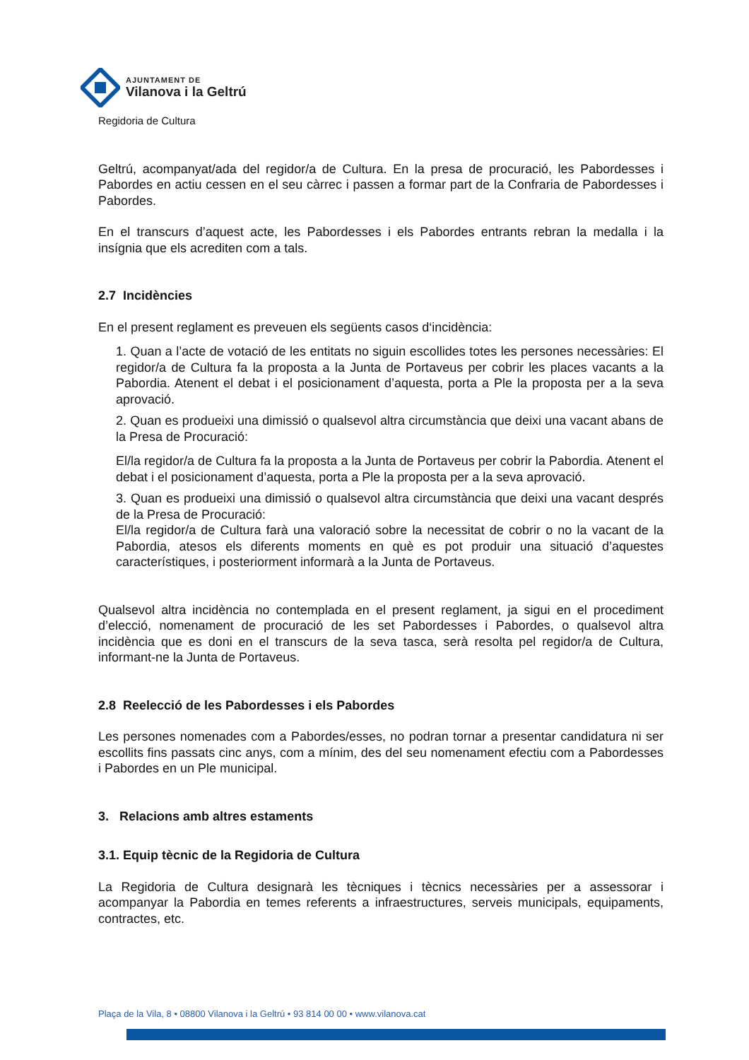AJUNTAMENT DE
Vilanova i la Geltrú
Regidoria de Cultura
Geltrú, acompanyat/ada del regidor/a de Cultura. En la presa de procuració, les Pabordesses i Pabordes en actiu cessen en el seu càrrec i passen a formar part de la Confraria de Pabordesses i Pabordes.
En el transcurs d’aquest acte, les Pabordesses i els Pabordes entrants rebran la medalla i la insígnia que els acrediten com a tals.
2.7 Incidències
En el present reglament es preveuen els següents casos d‘incidència:
1. Quan a l’acte de votació de les entitats no siguin escollides totes les persones necessàries: El regidor/a de Cultura fa la proposta a la Junta de Portaveus per cobrir les places vacants a la Pabordia. Atenent el debat i el posicionament d’aquesta, porta a Ple la proposta per a la seva aprovació.
2. Quan es produeixi una dimissió o qualsevol altra circumstància que deixi una vacant abans de la Presa de Procuració:
El/la regidor/a de Cultura fa la proposta a la Junta de Portaveus per cobrir la Pabordia. Atenent el debat i el posicionament d’aquesta, porta a Ple la proposta per a la seva aprovació.
3. Quan es produeixi una dimissió o qualsevol altra circumstància que deixi una vacant després de la Presa de Procuració:
El/la regidor/a de Cultura farà una valoració sobre la necessitat de cobrir o no la vacant de la Pabordia, atesos els diferents moments en què es pot produir una situació d’aquestes característiques, i posteriorment informarà a la Junta de Portaveus.
Qualsevol altra incidència no contemplada en el present reglament, ja sigui en el procediment d’elecció, nomenament de procuració de les set Pabordesses i Pabordes, o qualsevol altra incidència que es doni en el transcurs de la seva tasca, serà resolta pel regidor/a de Cultura, informant-ne la Junta de Portaveus.
2.8 Reelecció de les Pabordesses i els Pabordes
Les persones nomenades com a Pabordes/esses, no podran tornar a presentar candidatura ni ser escollits fins passats cinc anys, com a mínim, des del seu nomenament efectiu com a Pabordesses i Pabordes en un Ple municipal.
3. Relacions amb altres estaments
3.1. Equip tècnic de la Regidoria de Cultura
La Regidoria de Cultura designarà les tècniques i tècnics necessàries per a assessorar i acompanyar la Pabordia en temes referents a infraestructures, serveis municipals, equipaments, contractes, etc.
Plaça de la Vila, 8 • 08800 Vilanova i la Geltrú • 93 814 00 00 • www.vilanova.cat